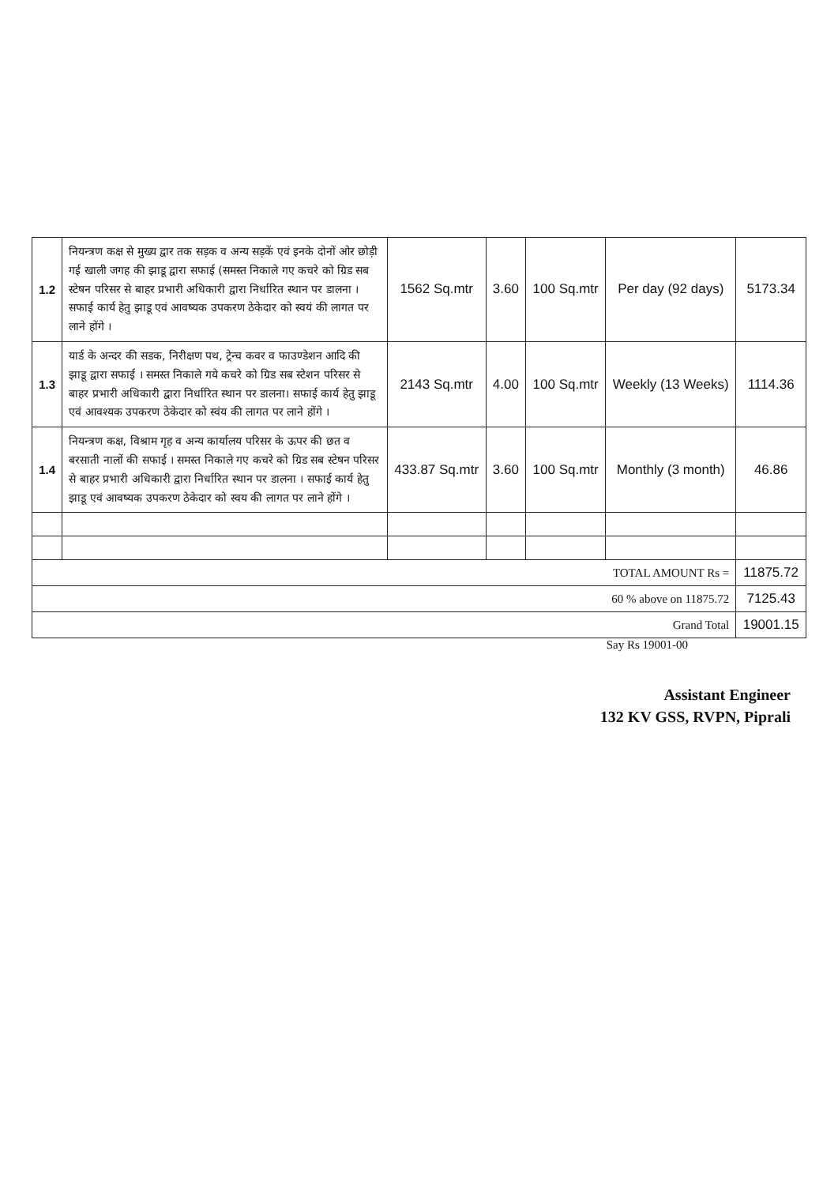| 1.2 | नियन्त्रण कक्ष से मुख्य द्वार तक सड़क व अन्य सड़कें एवं इनके दोनों ओर छोड़ी गई खाली जगह की झाडू द्वारा सफाई (समस्त निकाले गए कचरे को ग्रिड सब स्टेषन परिसर से बाहर प्रभारी अधिकारी द्वारा निर्धारित स्थान पर डालना । सफाई कार्य हेतु झाडू एवं आवष्यक उपकरण ठेकेदार को स्वयं की लागत पर लाने होंगे । | 1562 Sq.mtr | 3.60 | 100 Sq.mtr | Per day (92 days) | 5173.34 |
| 1.3 | यार्ड के अन्दर की सडक, निरीक्षण पथ, ट्रेन्च कवर व फाउण्डेशन आदि की झाडू द्वारा सफाई । समस्त निकाले गये कचरे को ग्रिड सब स्टेशन परिसर से बाहर प्रभारी अधिकारी द्वारा निर्धारित स्थान पर डालना। सफाई कार्य हेतु झाडू एवं आवश्यक उपकरण ठेकेदार को स्वंय की लागत पर लाने होंगे । | 2143 Sq.mtr | 4.00 | 100 Sq.mtr | Weekly (13 Weeks) | 1114.36 |
| 1.4 | नियन्त्रण कक्ष, विश्राम गृह व अन्य कार्यालय परिसर के ऊपर की छत व बरसाती नालों की सफाई । समस्त निकाले गए कचरे को ग्रिड सब स्टेषन परिसर से बाहर प्रभारी अधिकारी द्वारा निर्धारित स्थान पर डालना । सफाई कार्य हेतु झाडू एवं आवष्यक उपकरण ठेकेदार को स्वय की लागत पर लाने होंगे । | 433.87 Sq.mtr | 3.60 | 100 Sq.mtr | Monthly (3 month) | 46.86 |
| TOTAL AMOUNT Rs = | | | | | | 11875.72 |
| 60 % above on 11875.72 | | | | | | 7125.43 |
| Grand Total | | | | | | 19001.15 |
Say Rs 19001-00
Assistant Engineer
132 KV GSS, RVPN, Piprali